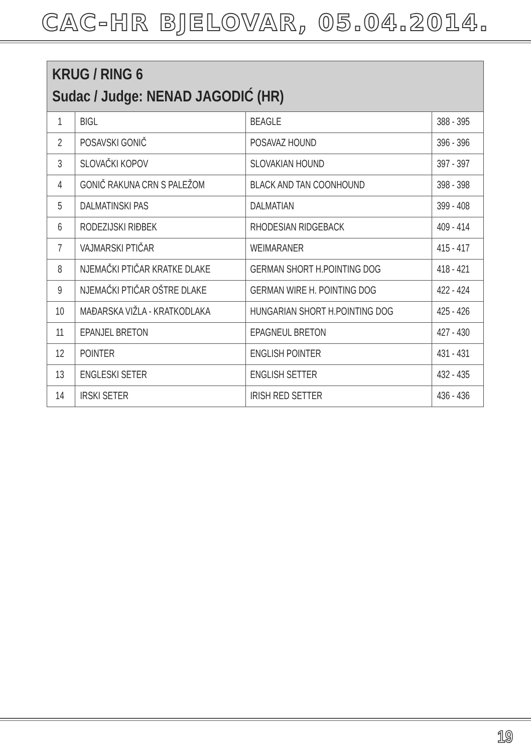CAC-HR BJELOVAR, 05.04.2014.
| KRUG / RING 6 Sudac / Judge: NENAD JAGODIĆ (HR) | | | |
| --- | --- | --- | --- |
| 1 | BIGL | BEAGLE | 388 - 395 |
| 2 | POSAVSKI GONIČ | POSAVAZ HOUND | 396 - 396 |
| 3 | SLOVAČKI KOPOV | SLOVAKIAN HOUND | 397 - 397 |
| 4 | GONIČ RAKUNA CRN S PALEŽOM | BLACK AND TAN COONHOUND | 398 - 398 |
| 5 | DALMATINSKI PAS | DALMATIAN | 399 - 408 |
| 6 | RODEZIJSKI RIĐBEK | RHODESIAN RIDGEBACK | 409 - 414 |
| 7 | VAJMARSKI PTIČAR | WEIMARANER | 415 - 417 |
| 8 | NJEMAČKI PTIČAR KRATKE DLAKE | GERMAN SHORT H.POINTING DOG | 418 - 421 |
| 9 | NJEMAČKI PTIČAR OŠTRE DLAKE | GERMAN WIRE H. POINTING DOG | 422 - 424 |
| 10 | MAĐARSKA VIŽLA - KRATKODLAKA | HUNGARIAN SHORT H.POINTING DOG | 425 - 426 |
| 11 | EPANJEL BRETON | EPAGNEUL BRETON | 427 - 430 |
| 12 | POINTER | ENGLISH POINTER | 431 - 431 |
| 13 | ENGLESKI SETER | ENGLISH SETTER | 432 - 435 |
| 14 | IRSKI SETER | IRISH RED SETTER | 436 - 436 |
19